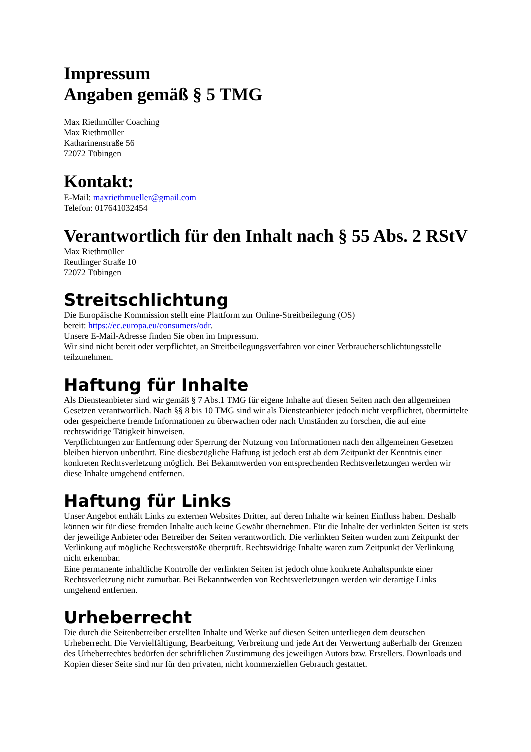Impressum
Angaben gemäß § 5 TMG
Max Riethmüller Coaching
Max Riethmüller
Katharinenstraße 56
72072 Tübingen
Kontakt:
E-Mail: maxriethmueller@gmail.com
Telefon: 017641032454
Verantwortlich für den Inhalt nach § 55 Abs. 2 RStV
Max Riethmüller
Reutlinger Straße 10
72072 Tübingen
Streitschlichtung
Die Europäische Kommission stellt eine Plattform zur Online-Streitbeilegung (OS)
bereit: https://ec.europa.eu/consumers/odr.
Unsere E-Mail-Adresse finden Sie oben im Impressum.
Wir sind nicht bereit oder verpflichtet, an Streitbeilegungsverfahren vor einer Verbraucherschlichtungsstelle teilzunehmen.
Haftung für Inhalte
Als Diensteanbieter sind wir gemäß § 7 Abs.1 TMG für eigene Inhalte auf diesen Seiten nach den allgemeinen Gesetzen verantwortlich. Nach §§ 8 bis 10 TMG sind wir als Diensteanbieter jedoch nicht verpflichtet, übermittelte oder gespeicherte fremde Informationen zu überwachen oder nach Umständen zu forschen, die auf eine rechtswidrige Tätigkeit hinweisen.
Verpflichtungen zur Entfernung oder Sperrung der Nutzung von Informationen nach den allgemeinen Gesetzen bleiben hiervon unberührt. Eine diesbezügliche Haftung ist jedoch erst ab dem Zeitpunkt der Kenntnis einer konkreten Rechtsverletzung möglich. Bei Bekanntwerden von entsprechenden Rechtsverletzungen werden wir diese Inhalte umgehend entfernen.
Haftung für Links
Unser Angebot enthält Links zu externen Websites Dritter, auf deren Inhalte wir keinen Einfluss haben. Deshalb können wir für diese fremden Inhalte auch keine Gewähr übernehmen. Für die Inhalte der verlinkten Seiten ist stets der jeweilige Anbieter oder Betreiber der Seiten verantwortlich. Die verlinkten Seiten wurden zum Zeitpunkt der Verlinkung auf mögliche Rechtsverstöße überprüft. Rechtswidrige Inhalte waren zum Zeitpunkt der Verlinkung nicht erkennbar.
Eine permanente inhaltliche Kontrolle der verlinkten Seiten ist jedoch ohne konkrete Anhaltspunkte einer Rechtsverletzung nicht zumutbar. Bei Bekanntwerden von Rechtsverletzungen werden wir derartige Links umgehend entfernen.
Urheberrecht
Die durch die Seitenbetreiber erstellten Inhalte und Werke auf diesen Seiten unterliegen dem deutschen Urheberrecht. Die Vervielfältigung, Bearbeitung, Verbreitung und jede Art der Verwertung außerhalb der Grenzen des Urheberrechtes bedürfen der schriftlichen Zustimmung des jeweiligen Autors bzw. Erstellers. Downloads und Kopien dieser Seite sind nur für den privaten, nicht kommerziellen Gebrauch gestattet.